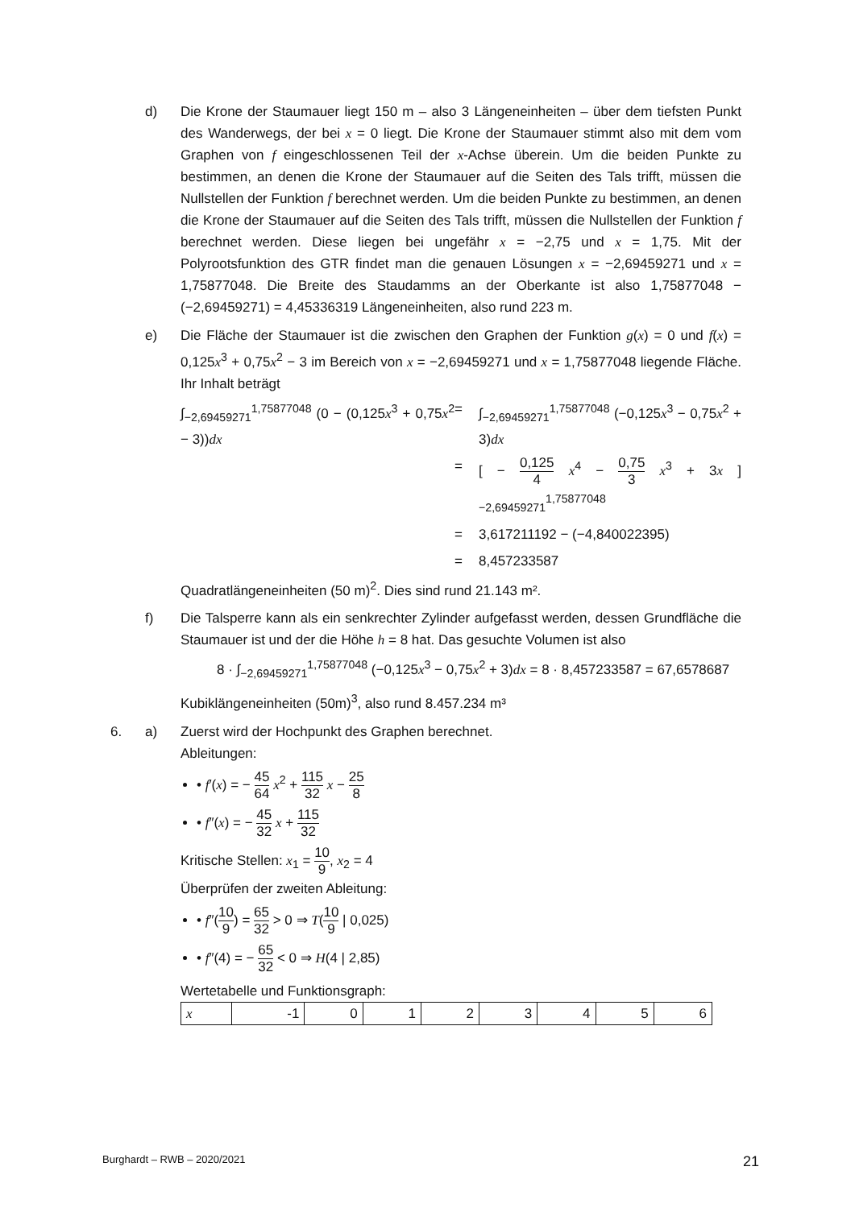d) Die Krone der Staumauer liegt 150 m – also 3 Längeneinheiten – über dem tiefsten Punkt des Wanderwegs, der bei x = 0 liegt. Die Krone der Staumauer stimmt also mit dem vom Graphen von f eingeschlossenen Teil der x-Achse überein. Um die beiden Punkte zu bestimmen, an denen die Krone der Staumauer auf die Seiten des Tals trifft, müssen die Nullstellen der Funktion f berechnet werden. Um die beiden Punkte zu bestimmen, an denen die Krone der Staumauer auf die Seiten des Tals trifft, müssen die Nullstellen der Funktion f berechnet werden. Diese liegen bei ungefähr x = −2,75 und x = 1,75. Mit der Polyrootsfunktion des GTR findet man die genauen Lösungen x = −2,69459271 und x = 1,75877048. Die Breite des Staudamms an der Oberkante ist also 1,75877048 − (−2,69459271) = 4,45336319 Längeneinheiten, also rund 223 m.
e) Die Fläche der Staumauer ist die zwischen den Graphen der Funktion g(x) = 0 und f(x) = 0,125x<sup>3</sup> + 0,75x<sup>2</sup> − 3 im Bereich von x = −2,69459271 und x = 1,75877048 liegende Fläche. Ihr Inhalt beträgt
∫<sub>−2,69459271</sub><sup>1,75877048</sup> (0 − (0,125x<sup>3</sup> + 0,75x<sup>2</sup> − 3))dx
=
∫<sub>−2,69459271</sub><sup>1,75877048</sup> (−0,125x<sup>3</sup> − 0,75x<sup>2</sup> + 3)dx
=
[ − 0,125 4 x<sup>4</sup> − 0,75 3 x<sup>3</sup> + 3x ]<sub>−2,69459271</sub><sup>1,75877048</sup>
=
3,617211192 − (−4,840022395)
=
8,457233587
Quadratlängeneinheiten (50 m)<sup>2</sup>. Dies sind rund 21.143 m².
f) Die Talsperre kann als ein senkrechter Zylinder aufgefasst werden, dessen Grundfläche die Staumauer ist und der die Höhe h = 8 hat. Das gesuchte Volumen ist also
8 · ∫<sub>−2,69459271</sub><sup>1,75877048</sup> (−0,125x<sup>3</sup> − 0,75x<sup>2</sup> + 3)dx = 8 · 8,457233587 = 67,6578687
Kubiklängeneinheiten (50m)<sup>3</sup>, also rund 8.457.234 m³
6.
a) Zuerst wird der Hochpunkt des Graphen berechnet.
Ableitungen:
• f′(x) = − 45 64 x<sup>2</sup> + 115 32 x − 25 8
• f″(x) = − 45 32 x + 115 32
Kritische Stellen: x<sub>1</sub> = 10 9, x<sub>2</sub> = 4
Überprüfen der zweiten Ableitung:
• f″(10 9) = 65 32 > 0 ⇒ T(10 9 | 0,025)
• f″(4) = − 65 32 < 0 ⇒ H(4 | 2,85)
Wertetabelle und Funktionsgraph:
| x | -1 | 0 | 1 | 2 | 3 | 4 | 5 | 6 |
Burghardt – RWB – 2020/2021 21